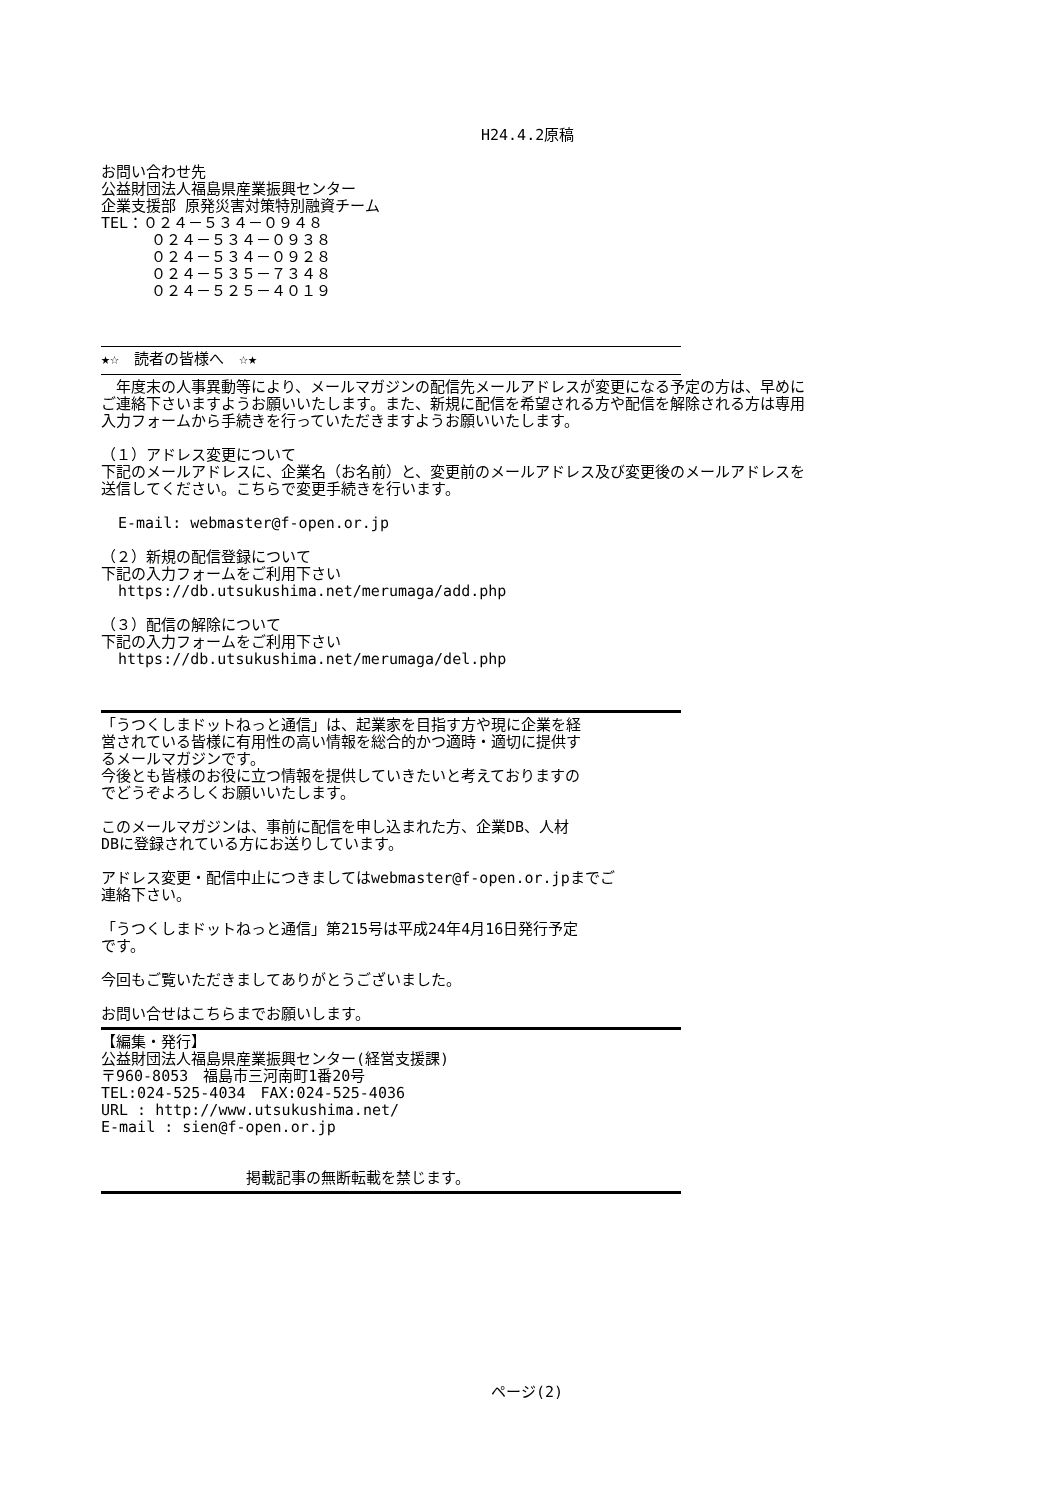H24.4.2原稿
お問い合わせ先
公益財団法人福島県産業振興センター
企業支援部 原発災害対策特別融資チーム
TEL：０２４－５３４－０９４８
０２４－５３４－０９３８
０２４－５３４－０９２８
０２４－５３５－７３４８
０２４－５２５－４０１９
★☆　読者の皆様へ　☆★
　年度末の人事異動等により、メールマガジンの配信先メールアドレスが変更になる予定の方は、早めに
ご連絡下さいますようお願いいたします。また、新規に配信を希望される方や配信を解除される方は専用
入力フォームから手続きを行っていただきますようお願いいたします。
（１）アドレス変更について
下記のメールアドレスに、企業名（お名前）と、変更前のメールアドレス及び変更後のメールアドレスを
送信してください。こちらで変更手続きを行います。
E-mail: webmaster@f-open.or.jp
（２）新規の配信登録について
下記の入力フォームをご利用下さい
https://db.utsukushima.net/merumaga/add.php
（３）配信の解除について
下記の入力フォームをご利用下さい
https://db.utsukushima.net/merumaga/del.php
「うつくしまドットねっと通信」は、起業家を目指す方や現に企業を経
営されている皆様に有用性の高い情報を総合的かつ適時・適切に提供す
るメールマガジンです。
今後とも皆様のお役に立つ情報を提供していきたいと考えておりますの
でどうぞよろしくお願いいたします。
このメールマガジンは、事前に配信を申し込まれた方、企業DB、人材
DBに登録されている方にお送りしています。
アドレス変更・配信中止につきましてはwebmaster@f-open.or.jpまでご
連絡下さい。
「うつくしまドットねっと通信」第215号は平成24年4月16日発行予定
です。
今回もご覧いただきましてありがとうございました。
お問い合せはこちらまでお願いします。
【編集・発行】
公益財団法人福島県産業振興センター(経営支援課)
〒960-8053　福島市三河南町1番20号
TEL:024-525-4034　FAX:024-525-4036
URL : http://www.utsukushima.net/
E-mail : sien@f-open.or.jp
掲載記事の無断転載を禁じます。
ページ(2)